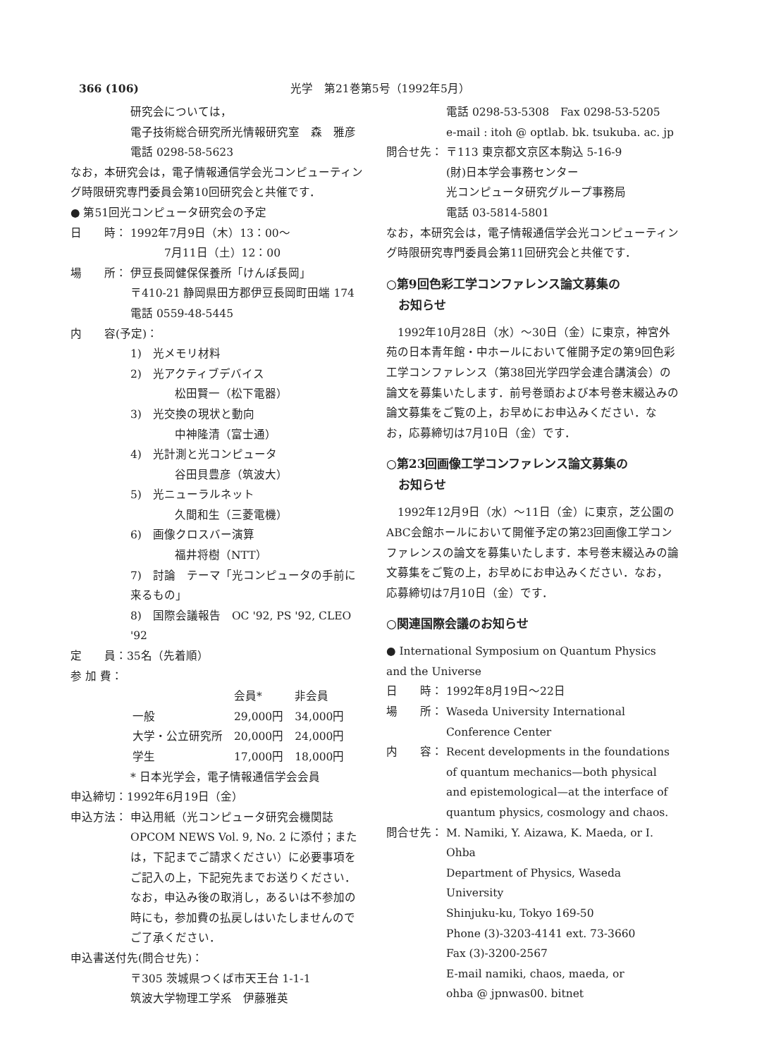366 (106) 光学　第21巻第5号（1992年5月）
研究会については，
電子技術総合研究所光情報研究室　森　雅彦
電話 0298-58-5623
なお，本研究会は，電子情報通信学会光コンピューティング時限研究専門委員会第10回研究会と共催です．
● 第51回光コンピュータ研究会の予定
日　　時： 1992年7月9日（木）13：00～
　　　7月11日（土）12：00
場　　所： 伊豆長岡健保保養所「けんぽ長岡」
〒410-21 静岡県田方郡伊豆長岡町田端 174
電話 0559-48-5445
内　　容(予定)：
1)　光メモリ材料
2)　光アクティブデバイス
松田賢一（松下電器）
3)　光交換の現状と動向
中神隆清（富士通）
4)　光計測と光コンピュータ
谷田貝豊彦（筑波大）
5)　光ニューラルネット
久間和生（三菱電機）
6)　画像クロスバー演算
福井将樹（NTT）
7)　討論　テーマ「光コンピュータの手前に来るもの」
8)　国際会議報告　OC '92, PS '92, CLEO '92
定　　員：35名（先着順）
参 加 費：
| | 会員* | 非会員 |
| 一般 | 29,000円 | 34,000円 |
| 大学・公立研究所 | 20,000円 | 24,000円 |
| 学生 | 17,000円 | 18,000円 |
* 日本光学会，電子情報通信学会会員
申込締切：1992年6月19日（金）
申込方法： 申込用紙（光コンピュータ研究会機関誌 OPCOM NEWS Vol. 9, No. 2 に添付；または，下記までご請求ください）に必要事項をご記入の上，下記宛先までお送りください．なお，申込み後の取消し，あるいは不参加の時にも，参加費の払戻しはいたしませんのでご了承ください．
申込書送付先(問合せ先)：
〒305 茨城県つくば市天王台 1-1-1
筑波大学物理工学系　伊藤雅英
電話 0298-53-5308　Fax 0298-53-5205
e-mail : itoh @ optlab. bk. tsukuba. ac. jp
問合せ先： 〒113 東京都文京区本駒込 5-16-9
(財)日本学会事務センター
光コンピュータ研究グループ事務局
電話 03-5814-5801
なお，本研究会は，電子情報通信学会光コンピューティング時限研究専門委員会第11回研究会と共催です．
○第9回色彩工学コンファレンス論文募集の
　お知らせ
　1992年10月28日（水）～30日（金）に東京，神宮外苑の日本青年館・中ホールにおいて催開予定の第9回色彩工学コンファレンス（第38回光学四学会連合講演会）の論文を募集いたします．前号巻頭および本号巻末綴込みの論文募集をご覧の上，お早めにお申込みください．なお，応募締切は7月10日（金）です．
○第23回画像工学コンファレンス論文募集の
　お知らせ
　1992年12月9日（水）～11日（金）に東京，芝公園のABC会館ホールにおいて開催予定の第23回画像工学コンファレンスの論文を募集いたします．本号巻末綴込みの論文募集をご覧の上，お早めにお申込みください．なお，応募締切は7月10日（金）です．
○関連国際会議のお知らせ
● International Symposium on Quantum Physics and the Universe
日　　時： 1992年8月19日～22日
場　　所： Waseda University International Conference Center
内　　容： Recent developments in the foundations of quantum mechanics—both physical and epistemological—at the interface of quantum physics, cosmology and chaos.
問合せ先： M. Namiki, Y. Aizawa, K. Maeda, or I. Ohba
Department of Physics, Waseda University
Shinjuku-ku, Tokyo 169-50
Phone (3)-3203-4141 ext. 73-3660
Fax (3)-3200-2567
E-mail namiki, chaos, maeda, or
ohba @ jpnwas00. bitnet